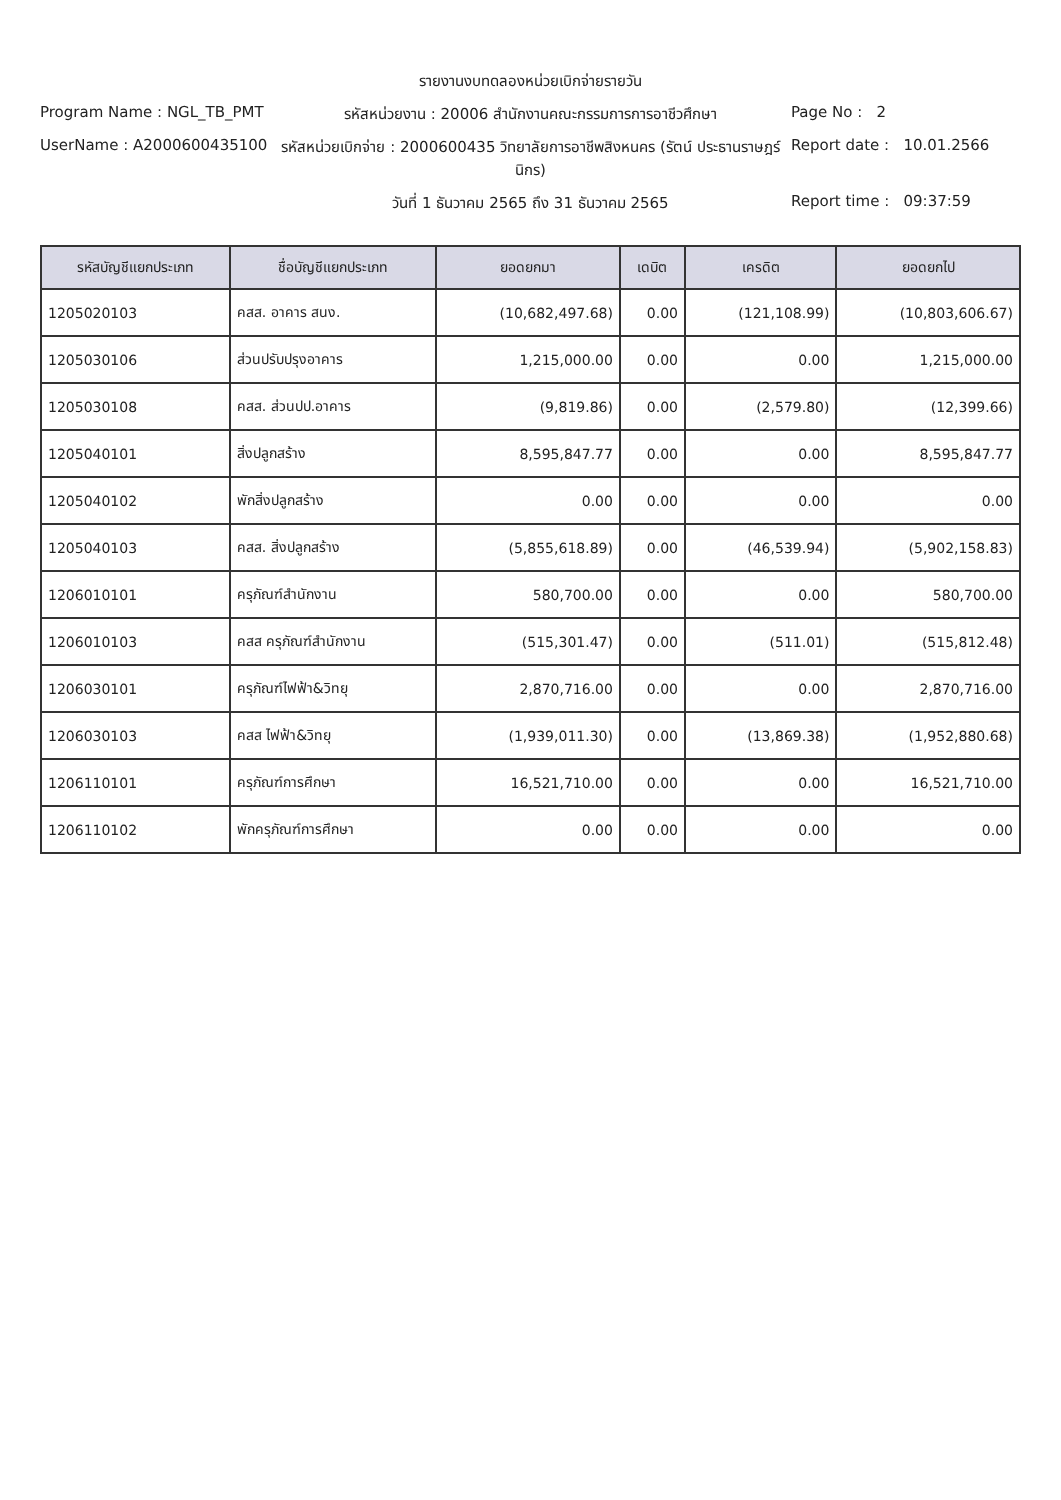รายงานงบทดลองหน่วยเบิกจ่ายรายวัน
Program Name : NGL_TB_PMT รหัสหน่วยงาน : 20006 สำนักงานคณะกรรมการการอาชีวศึกษา
Page No : 2
UserName : A2000600435100 รหัสหน่วยเบิกจ่าย : 2000600435 วิทยาลัยการอาชีพสิงหนคร (รัตน์ ประธานราษฎร์นิกร)
Report date : 10.01.2566
วันที่ 1 ธันวาคม 2565 ถึง 31 ธันวาคม 2565
Report time : 09:37:59
| รหัสบัญชีแยกประเภท | ชื่อบัญชีแยกประเภท | ยอดยกมา | เดบิต | เครดิต | ยอดยกไป |
| --- | --- | --- | --- | --- | --- |
| 1205020103 | คสส. อาคาร สนง. | (10,682,497.68) | 0.00 | (121,108.99) | (10,803,606.67) |
| 1205030106 | ส่วนปรับปรุงอาคาร | 1,215,000.00 | 0.00 | 0.00 | 1,215,000.00 |
| 1205030108 | คสส. ส่วนปป.อาคาร | (9,819.86) | 0.00 | (2,579.80) | (12,399.66) |
| 1205040101 | สิ่งปลูกสร้าง | 8,595,847.77 | 0.00 | 0.00 | 8,595,847.77 |
| 1205040102 | พักสิ่งปลูกสร้าง | 0.00 | 0.00 | 0.00 | 0.00 |
| 1205040103 | คสส. สิ่งปลูกสร้าง | (5,855,618.89) | 0.00 | (46,539.94) | (5,902,158.83) |
| 1206010101 | ครุภัณฑ์สำนักงาน | 580,700.00 | 0.00 | 0.00 | 580,700.00 |
| 1206010103 | คสส ครุภัณฑ์สำนักงาน | (515,301.47) | 0.00 | (511.01) | (515,812.48) |
| 1206030101 | ครุภัณฑ์ไฟฟ้า&วิทยุ | 2,870,716.00 | 0.00 | 0.00 | 2,870,716.00 |
| 1206030103 | คสส ไฟฟ้า&วิทยุ | (1,939,011.30) | 0.00 | (13,869.38) | (1,952,880.68) |
| 1206110101 | ครุภัณฑ์การศึกษา | 16,521,710.00 | 0.00 | 0.00 | 16,521,710.00 |
| 1206110102 | พักครุภัณฑ์การศึกษา | 0.00 | 0.00 | 0.00 | 0.00 |